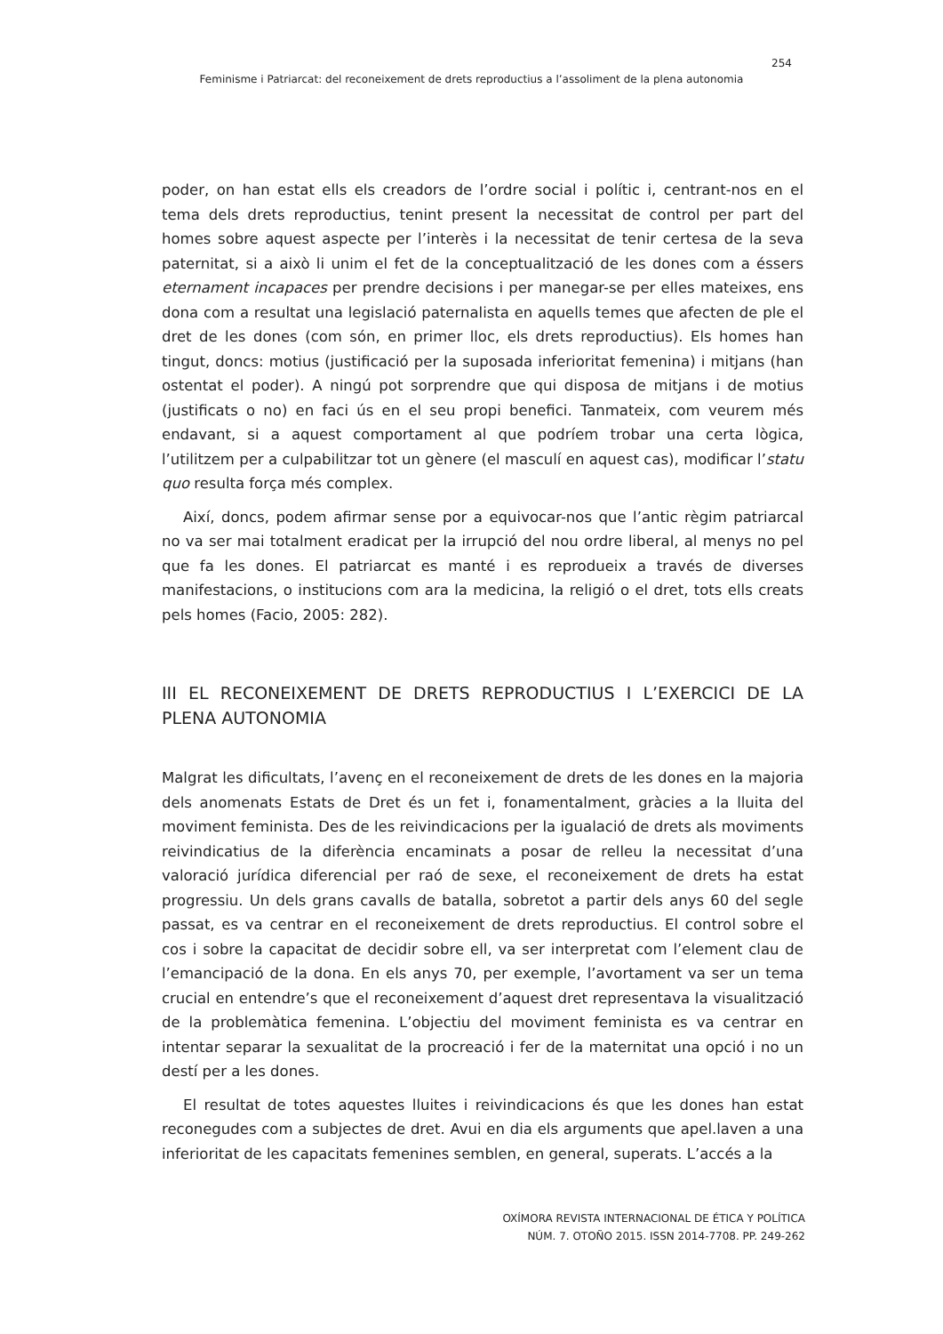254
Feminisme i Patriarcat: del reconeixement de drets reproductius a l’assoliment de la plena autonomia
poder, on han estat ells els creadors de l’ordre social i polític i, centrant-nos en el tema dels drets reproductius, tenint present la necessitat de control per part del homes sobre aquest aspecte per l’interès i la necessitat de tenir certesa de la seva paternitat, si a això li unim el fet de la conceptualització de les dones com a éssers eternament incapaces per prendre decisions i per manegar-se per elles mateixes, ens dona com a resultat una legislació paternalista en aquells temes que afecten de ple el dret de les dones (com són, en primer lloc, els drets reproductius). Els homes han tingut, doncs: motius (justificació per la suposada inferioritat femenina) i mitjans (han ostentat el poder). A ningú pot sorprendre que qui disposa de mitjans i de motius (justificats o no) en faci ús en el seu propi benefici. Tanmateix, com veurem més endavant, si a aquest comportament al que podríem trobar una certa lògica, l’utilitzem per a culpabilitzar tot un gènere (el masculí en aquest cas), modificar l’statu quo resulta força més complex.
Així, doncs, podem afirmar sense por a equivocar-nos que l’antic règim patriarcal no va ser mai totalment eradicat per la irrupció del nou ordre liberal, al menys no pel que fa les dones. El patriarcat es manté i es reprodueix a través de diverses manifestacions, o institucions com ara la medicina, la religió o el dret, tots ells creats pels homes (Facio, 2005: 282).
III EL RECONEIXEMENT DE DRETS REPRODUCTIUS I L’EXERCICI DE LA PLENA AUTONOMIA
Malgrat les dificultats, l’avenç en el reconeixement de drets de les dones en la majoria dels anomenats Estats de Dret és un fet i, fonamentalment, gràcies a la lluita del moviment feminista. Des de les reivindicacions per la igualació de drets als moviments reivindicatius de la diferència encaminats a posar de relleu la necessitat d’una valoració jurídica diferencial per raó de sexe, el reconeixement de drets ha estat progressiu. Un dels grans cavalls de batalla, sobretot a partir dels anys 60 del segle passat, es va centrar en el reconeixement de drets reproductius. El control sobre el cos i sobre la capacitat de decidir sobre ell, va ser interpretat com l’element clau de l’emancipació de la dona. En els anys 70, per exemple, l’avortament va ser un tema crucial en entendre’s que el reconeixement d’aquest dret representava la visualització de la problemàtica femenina. L’objectiu del moviment feminista es va centrar en intentar separar la sexualitat de la procreació i fer de la maternitat una opció i no un destí per a les dones.
El resultat de totes aquestes lluites i reivindicacions és que les dones han estat reconegudes com a subjectes de dret. Avui en dia els arguments que apel.laven a una inferioritat de les capacitats femenines semblen, en general, superats. L’accés a la
OXÍMORA REVISTA INTERNACIONAL DE ÉTICA Y POLÍTICA
NÚM. 7. OTOÑO 2015. ISSN 2014-7708. PP. 249-262